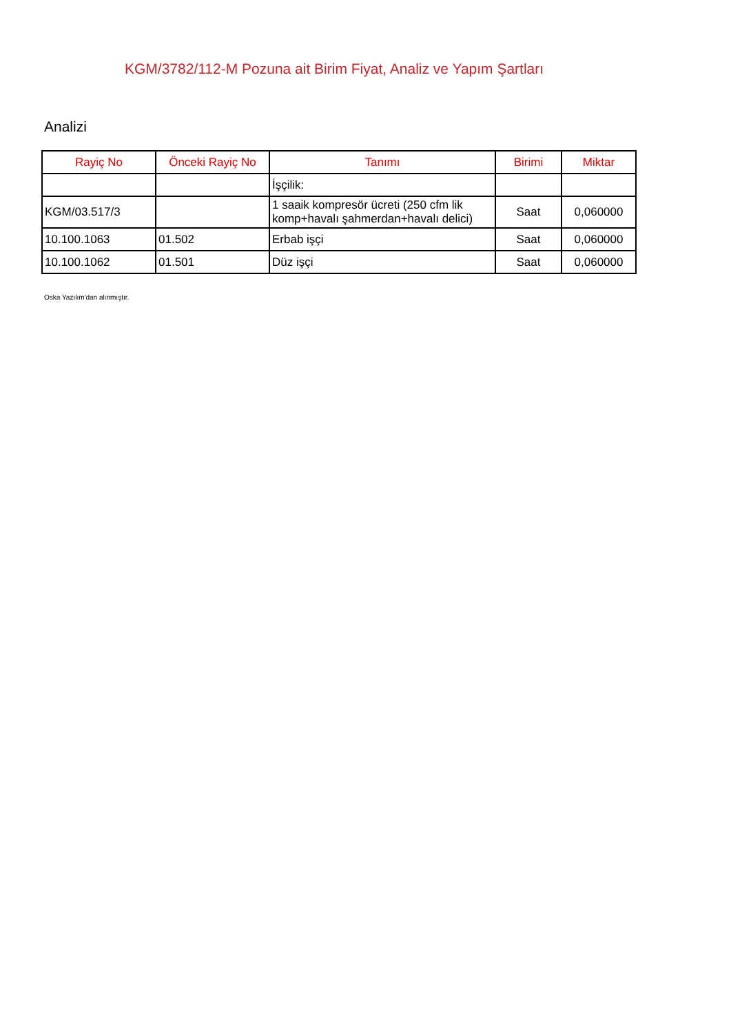KGM/3782/112-M Pozuna ait Birim Fiyat, Analiz ve Yapım Şartları
Analizi
| Rayiç No | Önceki Rayiç No | Tanımı | Birimi | Miktar |
| --- | --- | --- | --- | --- |
| | | İşçilik: | | |
| KGM/03.517/3 | | 1 saaik kompresör ücreti (250 cfm lik komp+havalı şahmerdan+havalı delici) | Saat | 0,060000 |
| 10.100.1063 | 01.502 | Erbab işçi | Saat | 0,060000 |
| 10.100.1062 | 01.501 | Düz işçi | Saat | 0,060000 |
Oska Yazılım'dan alınmıştır.